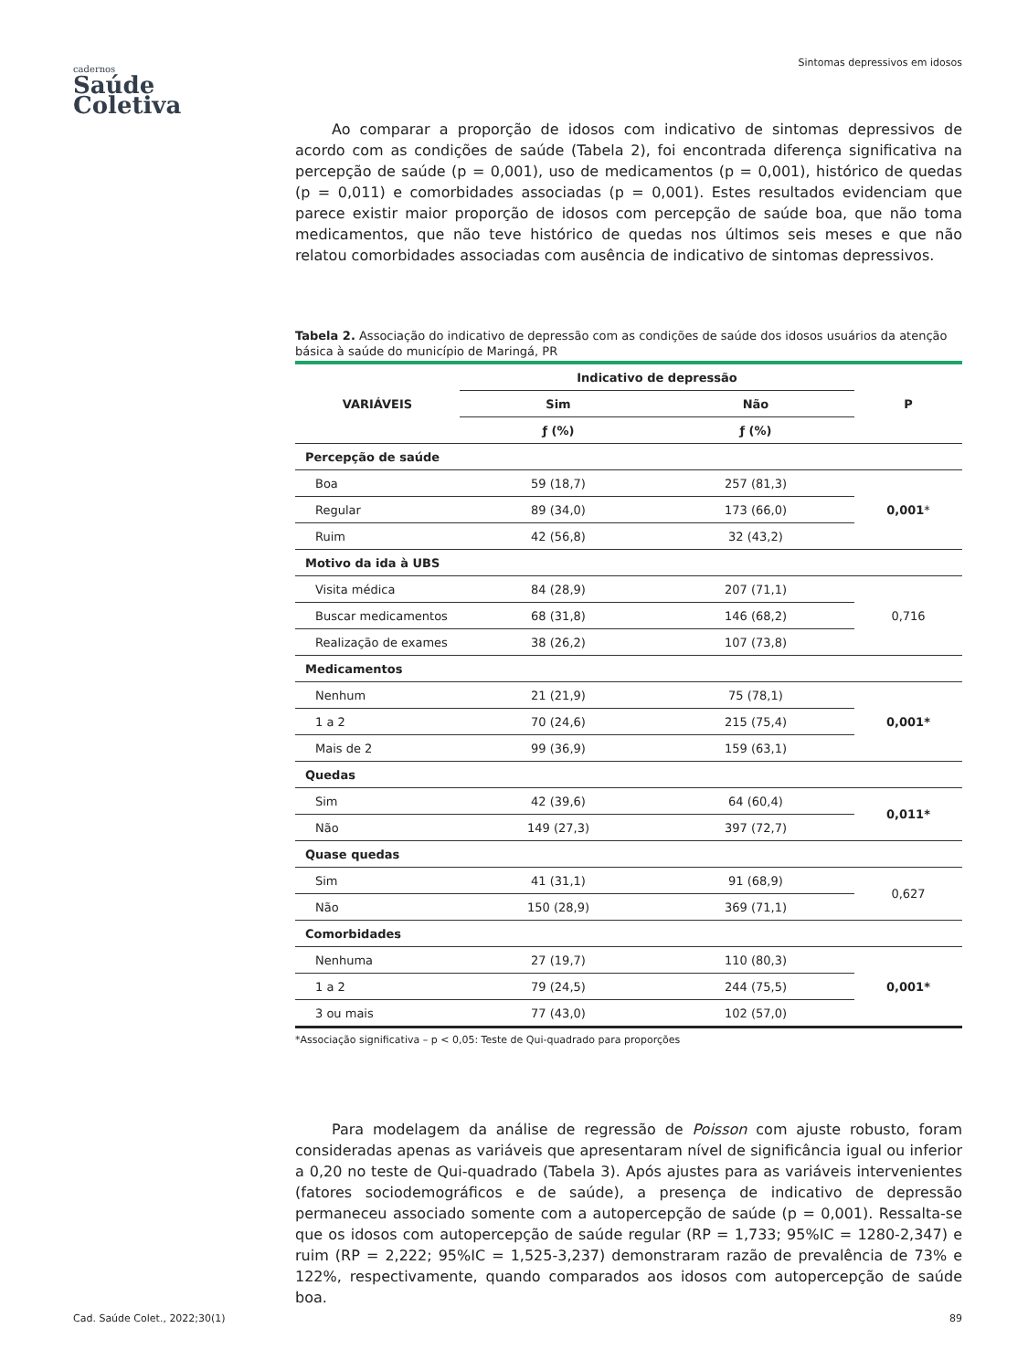cadernos
Saúde
Coletiva
Sintomas depressivos em idosos
Ao comparar a proporção de idosos com indicativo de sintomas depressivos de acordo com as condições de saúde (Tabela 2), foi encontrada diferença significativa na percepção de saúde (p = 0,001), uso de medicamentos (p = 0,001), histórico de quedas (p = 0,011) e comorbidades associadas (p = 0,001). Estes resultados evidenciam que parece existir maior proporção de idosos com percepção de saúde boa, que não toma medicamentos, que não teve histórico de quedas nos últimos seis meses e que não relatou comorbidades associadas com ausência de indicativo de sintomas depressivos.
Tabela 2. Associação do indicativo de depressão com as condições de saúde dos idosos usuários da atenção básica à saúde do município de Maringá, PR
| VARIÁVEIS | Indicativo de depressão | | P |
| --- | --- | --- | --- |
| | Sim | Não | |
| | ƒ (%) | ƒ (%) | |
| Percepção de saúde | | | |
| Boa | 59 (18,7) | 257 (81,3) | 0,001 * |
| Regular | 89 (34,0) | 173 (66,0) | |
| Ruim | 42 (56,8) | 32 (43,2) | |
| Motivo da ida à UBS | | | |
| Visita médica | 84 (28,9) | 207 (71,1) | 0,716 |
| Buscar medicamentos | 68 (31,8) | 146 (68,2) | |
| Realização de exames | 38 (26,2) | 107 (73,8) | |
| Medicamentos | | | |
| Nenhum | 21 (21,9) | 75 (78,1) | 0,001* |
| 1 a 2 | 70 (24,6) | 215 (75,4) | |
| Mais de 2 | 99 (36,9) | 159 (63,1) | |
| Quedas | | | |
| Sim | 42 (39,6) | 64 (60,4) | 0,011* |
| Não | 149 (27,3) | 397 (72,7) | |
| Quase quedas | | | |
| Sim | 41 (31,1) | 91 (68,9) | 0,627 |
| Não | 150 (28,9) | 369 (71,1) | |
| Comorbidades | | | |
| Nenhuma | 27 (19,7) | 110 (80,3) | 0,001* |
| 1 a 2 | 79 (24,5) | 244 (75,5) | |
| 3 ou mais | 77 (43,0) | 102 (57,0) | |
*Associação significativa – p < 0,05: Teste de Qui-quadrado para proporções
Para modelagem da análise de regressão de Poisson com ajuste robusto, foram consideradas apenas as variáveis que apresentaram nível de significância igual ou inferior a 0,20 no teste de Qui-quadrado (Tabela 3). Após ajustes para as variáveis intervenientes (fatores sociodemográficos e de saúde), a presença de indicativo de depressão permaneceu associado somente com a autopercepção de saúde (p = 0,001). Ressalta-se que os idosos com autopercepção de saúde regular (RP = 1,733; 95%IC = 1280-2,347) e ruim (RP = 2,222; 95%IC = 1,525-3,237) demonstraram razão de prevalência de 73% e 122%, respectivamente, quando comparados aos idosos com autopercepção de saúde boa.
Cad. Saúde Colet., 2022;30(1) 89